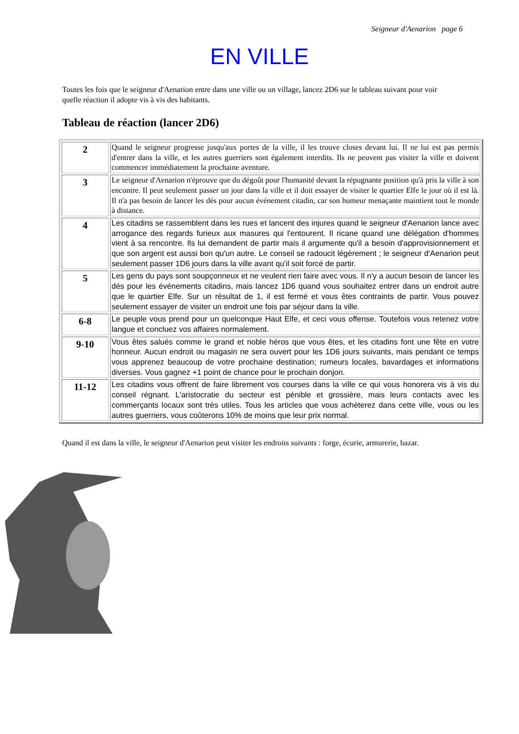Seigneur d'Aenarion page 6
EN VILLE
Toutes les fois que le seigneur d'Aenarion entre dans une ville ou un village, lancez 2D6 sur le tableau suivant pour voir quelle réaction il adopte vis à vis des habitants.
Tableau de réaction (lancer 2D6)
| 2 | Quand le seigneur progresse jusqu'aux portes de la ville, il les trouve closes devant lui. Il ne lui est pas permis d'entrer dans la ville, et les autres guerriers sont également interdits. Ils ne peuvent pas visiter la ville et doivent commencer immédiatement la prochaine aventure. |
| 3 | Le seigneur d'Aenarion n'éprouve que du dégoût pour l'humanité devant la répugnante position qu'à pris la ville à son encontre. Il peut seulement passer un jour dans la ville et il doit essayer de visiter le quartier Elfe le jour où il est là. Il n'a pas besoin de lancer les dés pour aucun événement citadin, car son humeur menaçante maintient tout le monde à distance. |
| 4 | Les citadins se rassemblent dans les rues et lancent des injures quand le seigneur d'Aenarion lance avec arrogance des regards furieux aux masures qui l'entourent. Il ricane quand une délégation d'hommes vient à sa rencontre. Ils lui demandent de partir mais il argumente qu'il a besoin d'approvisionnement et que son argent est aussi bon qu'un autre. Le conseil se radoucit légèrement ; le seigneur d'Aenarion peut seulement passer 1D6 jours dans la ville avant qu'il soit forcé de partir. |
| 5 | Les gens du pays sont soupçonneux et ne veulent rien faire avec vous. Il n'y a aucun besoin de lancer les dés pour les événements citadins, mais lancez 1D6 quand vous souhaitez entrer dans un endroit autre que le quartier Elfe. Sur un résultat de 1, il est fermé et vous êtes contraints de partir. Vous pouvez seulement essayer de visiter un endroit une fois par séjour dans la ville. |
| 6-8 | Le peuple vous prend pour un quelconque Haut Elfe, et ceci vous offense. Toutefois vous retenez votre langue et concluez vos affaires normalement. |
| 9-10 | Vous êtes salués comme le grand et noble héros que vous êtes, et les citadins font une fête en votre honneur. Aucun endroit ou magasin ne sera ouvert pour les 1D6 jours suivants, mais pendant ce temps vous apprenez beaucoup de votre prochaine destination; rumeurs locales, bavardages et informations diverses. Vous gagnez +1 point de chance pour le prochain donjon. |
| 11-12 | Les citadins vous offrent de faire librement vos courses dans la ville ce qui vous honorera vis à vis du conseil régnant. L'aristocratie du secteur est pénible et grossière, mais leurs contacts avec les commerçants locaux sont très utiles. Tous les articles que vous achèterez dans cette ville, vous ou les autres guerriers, vous coûterons 10% de moins que leur prix normal. |
Quand il est dans la ville, le seigneur d'Aenarion peut visiter les endroits suivants : forge, écurie, armurerie, bazar.